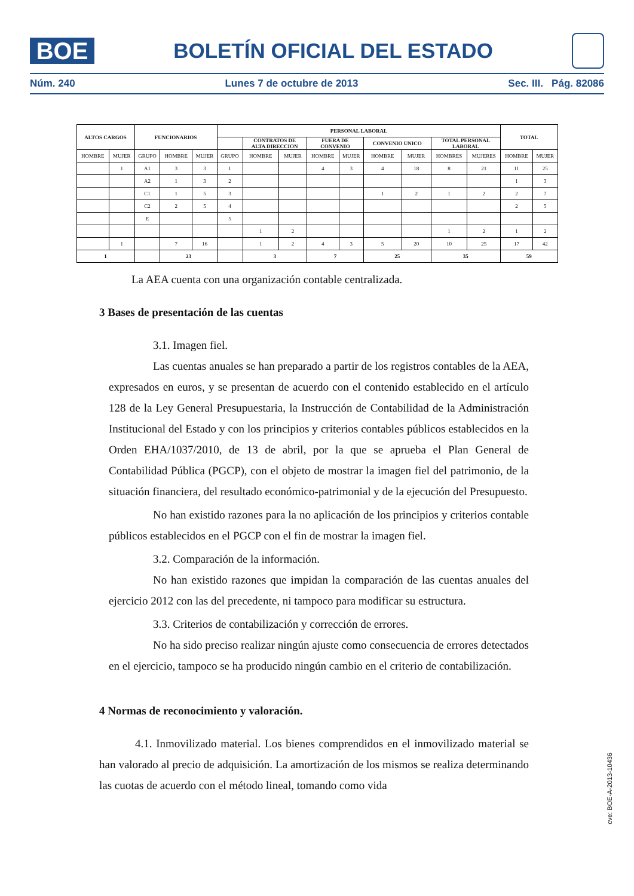BOE
BOLETÍN OFICIAL DEL ESTADO
Núm. 240 Lunes 7 de octubre de 2013 Sec. III. Pág. 82086
| ALTOS CARGOS | | FUNCIONARIOS | | | PERSONAL LABORAL | | | | | | | | | TOTAL | |
| --- | --- | --- | --- | --- | --- | --- | --- | --- | --- | --- | --- | --- | --- | --- | --- |
| | | | | | | CONTRATOS DE ALTA DIRECCION | | FUERA DE CONVENIO | | CONVENIO UNICO | | TOTAL PERSONAL LABORAL | | | |
| HOMBRE | MUJER | GRUPO | HOMBRE | MUJER | GRUPO | HOMBRE | MUJER | HOMBRE | MUJER | HOMBRE | MUJER | HOMBRES | MUJERES | HOMBRE | MUJER |
| | 1 | A1 | 3 | 3 | 1 | | | 4 | 3 | 4 | 18 | 8 | 21 | 11 | 25 |
| | | A2 | 1 | 3 | 2 | | | | | | | | | 1 | 3 |
| | | C1 | 1 | 5 | 3 | | | | | 1 | 2 | 1 | 2 | 2 | 7 |
| | | C2 | 2 | 5 | 4 | | | | | | | | | 2 | 5 |
| | | E | | | 5 | | | | | | | | | | |
| | | | | | | 1 | 2 | | | | | 1 | 2 | 1 | 2 |
| | 1 | | 7 | 16 | | 1 | 2 | 4 | 3 | 5 | 20 | 10 | 25 | 17 | 42 |
| 1 | | | 23 | | | 3 | | 7 | | 25 | | 35 | | 59 | |
La AEA cuenta con una organización contable centralizada.
3 Bases de presentación de las cuentas
3.1. Imagen fiel.
Las cuentas anuales se han preparado a partir de los registros contables de la AEA, expresados en euros, y se presentan de acuerdo con el contenido establecido en el artículo 128 de la Ley General Presupuestaria, la Instrucción de Contabilidad de la Administración Institucional del Estado y con los principios y criterios contables públicos establecidos en la Orden EHA/1037/2010, de 13 de abril, por la que se aprueba el Plan General de Contabilidad Pública (PGCP), con el objeto de mostrar la imagen fiel del patrimonio, de la situación financiera, del resultado económico-patrimonial y de la ejecución del Presupuesto.
No han existido razones para la no aplicación de los principios y criterios contable públicos establecidos en el PGCP con el fin de mostrar la imagen fiel.
3.2. Comparación de la información.
No han existido razones que impidan la comparación de las cuentas anuales del ejercicio 2012 con las del precedente, ni tampoco para modificar su estructura.
3.3. Criterios de contabilización y corrección de errores.
No ha sido preciso realizar ningún ajuste como consecuencia de errores detectados en el ejercicio, tampoco se ha producido ningún cambio en el criterio de contabilización.
4 Normas de reconocimiento y valoración.
4.1. Inmovilizado material. Los bienes comprendidos en el inmovilizado material se han valorado al precio de adquisición. La amortización de los mismos se realiza determinando las cuotas de acuerdo con el método lineal, tomando como vida
cve: BOE-A-2013-10436